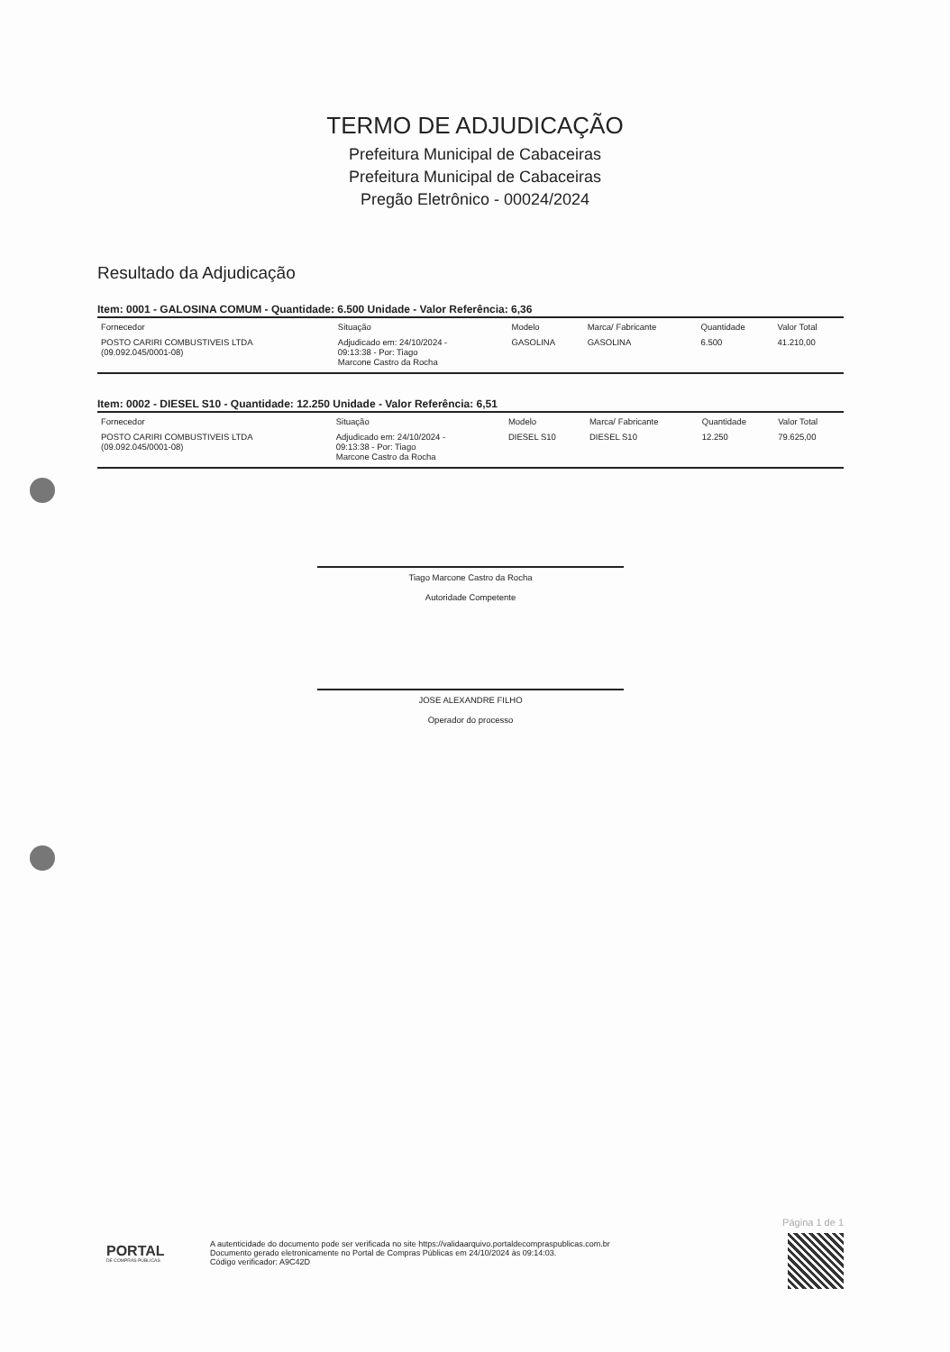TERMO DE ADJUDICAÇÃO
Prefeitura Municipal de Cabaceiras
Prefeitura Municipal de Cabaceiras
Pregão Eletrônico - 00024/2024
Resultado da Adjudicação
Item: 0001 - GALOSINA COMUM - Quantidade: 6.500 Unidade - Valor Referência: 6,36
| Fornecedor | Situação | Modelo | Marca/ Fabricante | Quantidade | Valor Total |
| --- | --- | --- | --- | --- | --- |
| POSTO CARIRI COMBUSTIVEIS LTDA (09.092.045/0001-08) | Adjudicado em: 24/10/2024 - 09:13:38 - Por: Tiago Marcone Castro da Rocha | GASOLINA | GASOLINA | 6.500 | 41.210,00 |
Item: 0002 - DIESEL S10 - Quantidade: 12.250 Unidade - Valor Referência: 6,51
| Fornecedor | Situação | Modelo | Marca/ Fabricante | Quantidade | Valor Total |
| --- | --- | --- | --- | --- | --- |
| POSTO CARIRI COMBUSTIVEIS LTDA (09.092.045/0001-08) | Adjudicado em: 24/10/2024 - 09:13:38 - Por: Tiago Marcone Castro da Rocha | DIESEL S10 | DIESEL S10 | 12.250 | 79.625,00 |
Tiago Marcone Castro da Rocha
Autoridade Competente
JOSE ALEXANDRE FILHO
Operador do processo
PORTAL
DE COMPRAS PÚBLICAS
A autenticidade do documento pode ser verificada no site https://validaarquivo.portaldecompraspublicas.com.br
Documento gerado eletronicamente no Portal de Compras Públicas em 24/10/2024 às 09:14:03.
Código verificador: A9C42D
Página 1 de 1